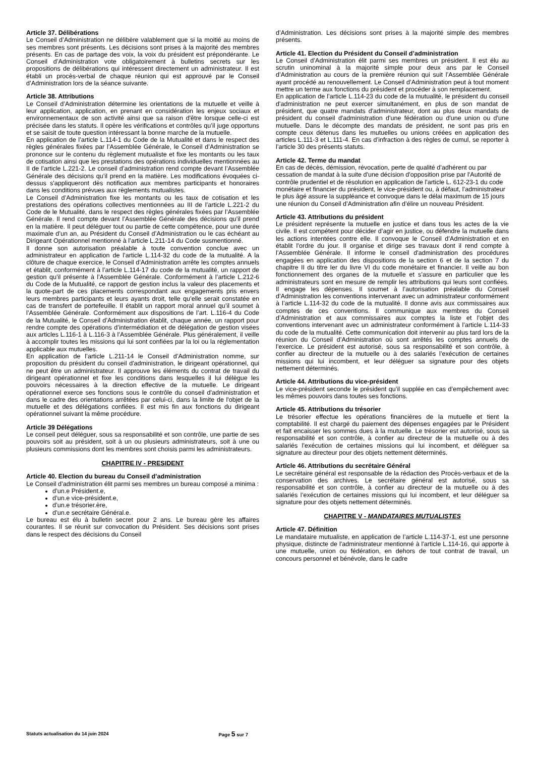Article 37. Délibérations
Le Conseil d’Administration ne délibère valablement que si la moitié au moins de ses membres sont présents. Les décisions sont prises à la majorité des membres présents. En cas de partage des voix, la voix du président est prépondérante. Le Conseil d’Administration vote obligatoirement à bulletins secrets sur les propositions de délibérations qui intéressent directement un administrateur. Il est établi un procès-verbal de chaque réunion qui est approuvé par le Conseil d’Administration lors de la séance suivante.
Article 38. Attributions
Le Conseil d’Administration détermine les orientations de la mutuelle et veille à leur application, application, en prenant en considération les enjeux sociaux et environnementaux de son activité ainsi que sa raison d'être lorsque celle-ci est précisée dans les statuts. Il opère les vérifications et contrôles qu’il juge opportuns et se saisit de toute question intéressant la bonne marche de la mutuelle.
En application de l’article L.114-1 du Code de la Mutualité et dans le respect des règles générales fixées par l’Assemblée Générale, le Conseil d’Administration se prononce sur le contenu du règlement mutualiste et fixe les montants ou les taux de cotisation ainsi que les prestations des opérations individuelles mentionnées au II de l’article L.221-2. Le conseil d’administration rend compte devant l’Assemblée Générale des décisions qu’il prend en la matière. Les modifications évoquées ci-dessus s'appliqueront dès notification aux membres participants et honoraires dans les conditions prévues aux règlements mutualistes.
Le Conseil d’Administration fixe les montants ou les taux de cotisation et les prestations des opérations collectives mentionnées au III de l’article L.221-2 du Code de le Mutualité, dans le respect des règles générales fixées par l’Assemblée Générale. Il rend compte devant l’Assemblée Générale des décisions qu’il prend en la matière. Il peut déléguer tout ou partie de cette compétence, pour une durée maximale d’un an, au Président du Conseil d’Administration ou le cas échéant au Dirigeant Opérationnel mentionné à l’article L.211-14 du Code susmentionné.
Il donne son autorisation préalable à toute convention conclue avec un administrateur en application de l’article L.114-32 du code de la mutualité. A la clôture de chaque exercice, le Conseil d’Administration arrête les comptes annuels et établit, conformément à l’article L.114-17 du code de la mutualité, un rapport de gestion qu’il présente à l’Assemblée Générale. Conformément à l’article L.212-6 du Code de la Mutualité, ce rapport de gestion inclus la valeur des placements et la quote-part de ces placements correspondant aux engagements pris envers leurs membres participants et leurs ayants droit, telle qu’elle serait constatée en cas de transfert de portefeuille. Il établit un rapport moral annuel qu’il soumet à l’Assemblée Générale. Conformément aux dispositions de l’art. L.116-4 du Code de la Mutualité, le Conseil d’Administration établit, chaque année, un rapport pour rendre compte des opérations d’intermédiation et de délégation de gestion visées aux articles L.116-1 à L.116-3 à l’Assemblée Générale. Plus généralement, il veille à accomplir toutes les missions qui lui sont confiées par la loi ou la réglementation applicable aux mutuelles.
En application de l’article L.211-14 le Conseil d’Administration nomme, sur proposition du président du conseil d'administration, le dirigeant opérationnel, qui ne peut être un administrateur. Il approuve les éléments du contrat de travail du dirigeant opérationnel et fixe les conditions dans lesquelles il lui délègue les pouvoirs nécessaires à la direction effective de la mutuelle. Le dirigeant opérationnel exerce ses fonctions sous le contrôle du conseil d'administration et dans le cadre des orientations arrêtées par celui-ci, dans la limite de l'objet de la mutuelle et des délégations confiées. Il est mis fin aux fonctions du dirigeant opérationnel suivant la même procédure.
Article 39 Délégations
Le conseil peut déléguer, sous sa responsabilité et son contrôle, une partie de ses pouvoirs soit au président, soit à un ou plusieurs administrateurs, soit à une ou plusieurs commissions dont les membres sont choisis parmi les administrateurs.
CHAPITRE IV - PRESIDENT
Article 40. Election du bureau du Conseil d’administration
Le Conseil d’administration élit parmi ses membres un bureau composé a minima :
d’un.e Président.e,
d’un.e vice-président.e,
d’un.e trésorier.ère,
d’un.e secrétaire Général.e.
Le bureau est élu à bulletin secret pour 2 ans. Le bureau gère les affaires courantes. Il se réunit sur convocation du Président. Ses décisions sont prises dans le respect des décisions du Conseil
d’Administration. Les décisions sont prises à la majorité simple des membres présents.
Article 41. Election du Président du Conseil d’administration
Le Conseil d’Administration élit parmi ses membres un président. Il est élu au scrutin uninominal à la majorité simple pour deux ans par le Conseil d’Administration au cours de la première réunion qui suit l’Assemblée Générale ayant procédé au renouvellement. Le Conseil d’Administration peut à tout moment mettre un terme aux fonctions du président et procéder à son remplacement.
En application de l’article L.114-23 du code de la mutualité, le président du conseil d'administration ne peut exercer simultanément, en plus de son mandat de président, que quatre mandats d'administrateur, dont au plus deux mandats de président du conseil d'administration d'une fédération ou d'une union ou d'une mutuelle. Dans le décompte des mandats de président, ne sont pas pris en compte ceux détenus dans les mutuelles ou unions créées en application des articles L.111-3 et L.111-4. En cas d’infraction à des règles de cumul, se reporter à l’article 30 des présents statuts.
Article 42. Terme du mandat
En cas de décès, démission, révocation, perte de qualité d’adhérent ou par cessation de mandat à la suite d'une décision d'opposition prise par l'Autorité de contrôle prudentiel et de résolution en application de l'article L. 612-23-1 du code monétaire et financier du président, le vice-président ou, à défaut, l’administrateur le plus âgé assure la suppléance et convoque dans le délai maximum de 15 jours une réunion du Conseil d’Administration afin d’élire un nouveau Président.
Article 43. Attributions du président
Le président représente la mutuelle en justice et dans tous les actes de la vie civile. Il est compétent pour décider d’agir en justice, ou défendre la mutuelle dans les actions intentées contre elle. Il convoque le Conseil d’Administration et en établit l’ordre du jour. Il organise et dirige ses travaux dont il rend compte à l’Assemblée Générale. Il informe le conseil d'administration des procédures engagées en application des dispositions de la section 6 et de la section 7 du chapitre II du titre Ier du livre VI du code monétaire et financier. Il veille au bon fonctionnement des organes de la mutuelle et s’assure en particulier que les administrateurs sont en mesure de remplir les attributions qui leurs sont confiées. Il engage les dépenses. Il soumet à l’autorisation préalable du Conseil d’Administration les conventions intervenant avec un administrateur conformément à l’article L.114-32 du code de la mutualité. Il donne avis aux commissaires aux comptes de ces conventions. Il communique aux membres du Conseil d’Administration et aux commissaires aux comptes la liste et l’objet des conventions intervenant avec un administrateur conformément à l’article L.114-33 du code de la mutualité. Cette communication doit intervenir au plus tard lors de la réunion du Conseil d’Administration où sont arrêtés les comptes annuels de l’exercice. Le président est autorisé, sous sa responsabilité et son contrôle, à confier au directeur de la mutuelle ou à des salariés l’exécution de certaines missions qui lui incombent, et leur déléguer sa signature pour des objets nettement déterminés.
Article 44. Attributions du vice-président
Le vice-président seconde le président qu’il supplée en cas d’empêchement avec les mêmes pouvoirs dans toutes ses fonctions.
Article 45. Attributions du trésorier
Le trésorier effectue les opérations financières de la mutuelle et tient la comptabilité. Il est chargé du paiement des dépenses engagées par le Président et fait encaisser les sommes dues à la mutuelle. Le trésorier est autorisé, sous sa responsabilité et son contrôle, à confier au directeur de la mutuelle ou à des salariés l’exécution de certaines missions qui lui incombent, et déléguer sa signature au directeur pour des objets nettement déterminés.
Article 46. Attributions du secrétaire Général
Le secrétaire général est responsable de la rédaction des Procès-verbaux et de la conservation des archives. Le secrétaire général est autorisé, sous sa responsabilité et son contrôle, à confier au directeur de la mutuelle ou à des salariés l’exécution de certaines missions qui lui incombent, et leur déléguer sa signature pour des objets nettement déterminés.
CHAPITRE V - MANDATAIRES MUTUALISTES
Article 47. Définition
Le mandataire mutualiste, en application de l’article L.114-37-1, est une personne physique, distincte de l'administrateur mentionné à l'article L.114-16, qui apporte à une mutuelle, union ou fédération, en dehors de tout contrat de travail, un concours personnel et bénévole, dans le cadre
Statuts actualisation du 14 juin 2024 Page 5 sur 7